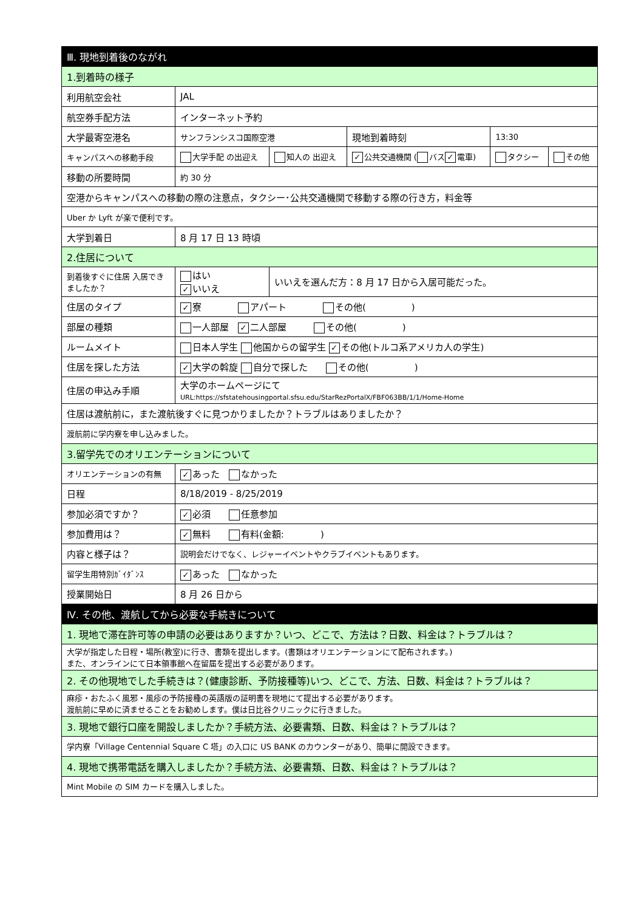| Ⅲ. 現地到着後のながれ | | | | | |
| 1.到着時の様子 | | | | | |
| 利用航空会社 | JAL | | | | |
| 航空券手配方法 | インターネット予約 | | | | |
| 大学最寄空港名 | サンフランシスコ国際空港 | | 現地到着時刻 | 13:30 | |
| キャンパスへの移動手段 | 大学手配 の出迎え | 知人の 出迎え | ✓ 公共交通機関 ( バス ✓ 電車) | タクシー | その他 |
| 移動の所要時間 | 約 30 分 | | | | |
| 空港からキャンパスへの移動の際の注意点，タクシー･公共交通機関で移動する際の行き方，料金等 | | | | | |
| Uber か Lyft が楽で便利です。 | | | | | |
| 大学到着日 | 8 月 17 日 13 時頃 | | | | |
| 2.住居について | | | | | |
| 到着後すぐに住居 入居できましたか？ | はい ✓ いいえ | いいえを選んだ方：8 月 17 日から入居可能だった。 | | | |
| 住居のタイプ | ✓ 寮 アパート その他( ) | | | | |
| 部屋の種類 | 一人部屋 ✓ 二人部屋 その他( ) | | | | |
| ルームメイト | 日本人学生 他国からの留学生 ✓ その他(トルコ系アメリカ人の学生) | | | | |
| 住居を探した方法 | ✓ 大学の斡旋 自分で探した その他( ) | | | | |
| 住居の申込み手順 | 大学のホームページにて URL:https://sfstatehousingportal.sfsu.edu/StarRezPortalX/FBF063BB/1/1/Home-Home | | | | |
| 住居は渡航前に，また渡航後すぐに見つかりましたか？トラブルはありましたか？ | | | | | |
| 渡航前に学内寮を申し込みました。 | | | | | |
| 3.留学先でのオリエンテーションについて | | | | | |
| オリエンテーションの有無 | ✓ あった なかった | | | | |
| 日程 | 8/18/2019 - 8/25/2019 | | | | |
| 参加必須ですか？ | ✓ 必須 任意参加 | | | | |
| 参加費用は？ | ✓ 無料 有料(金額: ) | | | | |
| 内容と様子は？ | 説明会だけでなく、レジャーイベントやクラブイベントもあります。 | | | | |
| 留学生用特別ｶﾞｲﾀﾞﾝｽ | ✓ あった なかった | | | | |
| 授業開始日 | 8 月 26 日から | | | | |
| Ⅳ. その他、渡航してから必要な手続きについて | | | | | |
| 1. 現地で滞在許可等の申請の必要はありますか？いつ、どこで、方法は？日数、料金は？トラブルは？ | | | | | |
| 大学が指定した日程・場所(教室)に行き、書類を提出します。(書類はオリエンテーションにて配布されます。) また、オンラインにて日本領事館へ在留届を提出する必要があります。 | | | | | |
| 2. その他現地でした手続きは？(健康診断、予防接種等)いつ、どこで、方法、日数、料金は？トラブルは？ | | | | | |
| 麻疹・おたふく風邪・風疹の予防接種の英語版の証明書を現地にて提出する必要があります。 渡航前に早めに済ませることをお勧めします。僕は日比谷クリニックに行きました。 | | | | | |
| 3. 現地で銀行口座を開設しましたか？手続方法、必要書類、日数、料金は？トラブルは？ | | | | | |
| 学内寮「Village Centennial Square C 塔」の入口に US BANK のカウンターがあり、簡単に開設できます。 | | | | | |
| 4. 現地で携帯電話を購入しましたか？手続方法、必要書類、日数、料金は？トラブルは？ | | | | | |
| Mint Mobile の SIM カードを購入しました。 | | | | | |